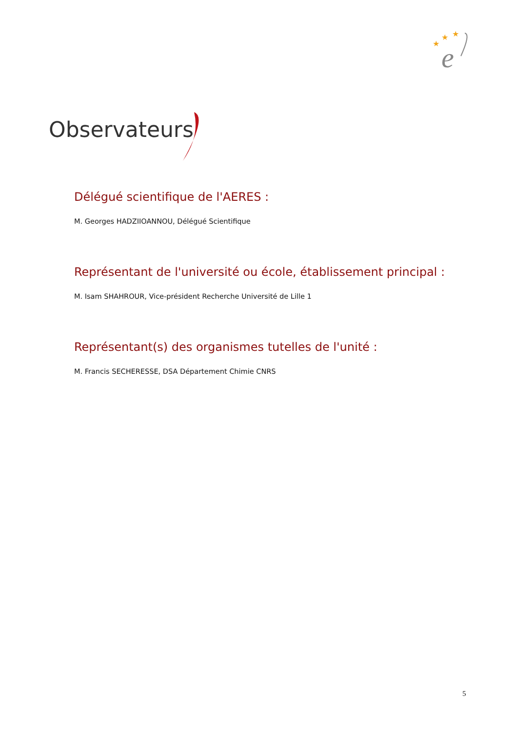★
★
★
e
Observateurs
Délégué scientifique de l'AERES :
M. Georges HADZIIOANNOU, Délégué Scientifique
Représentant de l'université ou école, établissement principal :
M. Isam SHAHROUR, Vice-président Recherche Université de Lille 1
Représentant(s) des organismes tutelles de l'unité :
M. Francis SECHERESSE, DSA Département Chimie CNRS
5